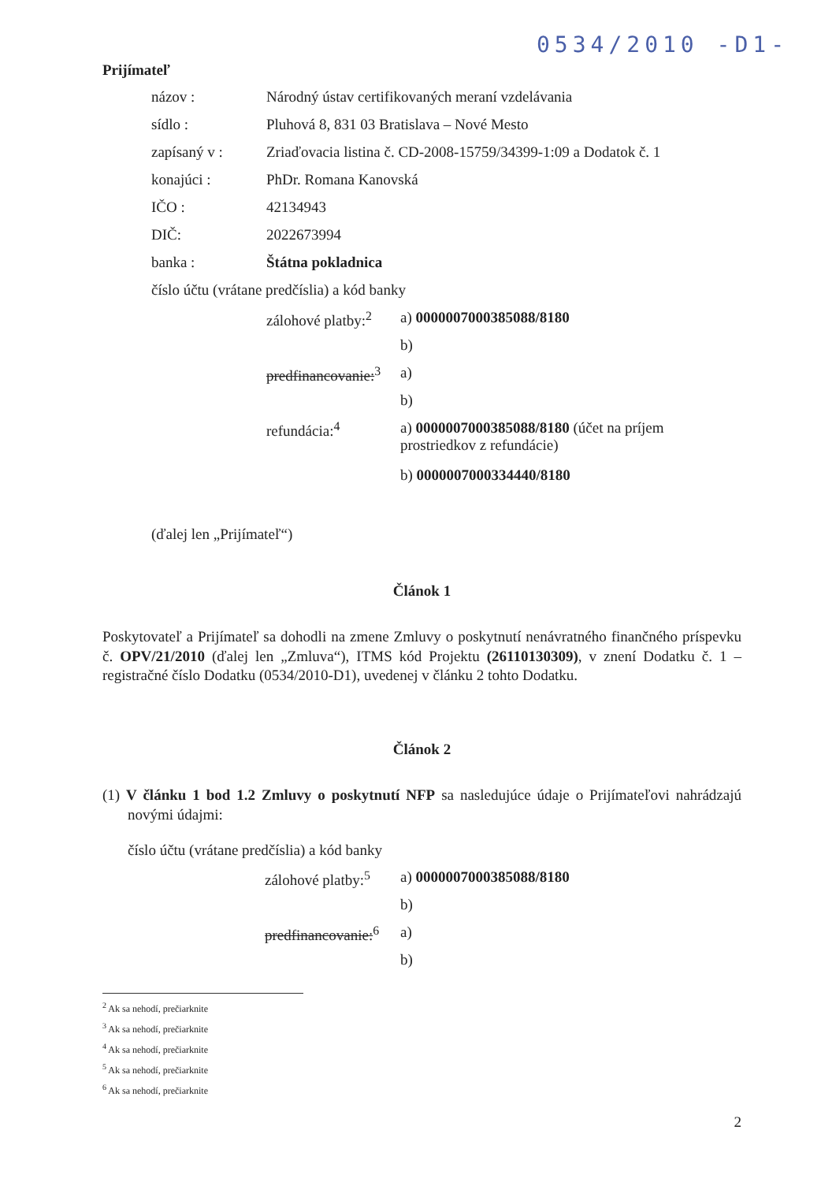0534/2010 -D1-
Prijímateľ
| názov : | Národný ústav certifikovaných meraní vzdelávania |
| sídlo : | Pluhová 8, 831 03 Bratislava – Nové Mesto |
| zapísaný v : | Zriaďovacia listina č. CD-2008-15759/34399-1:09 a Dodatok č. 1 |
| konajúci : | PhDr. Romana Kanovská |
| IČO : | 42134943 |
| DIČ: | 2022673994 |
| banka : | Štátna pokladnica |
| číslo účtu (vrátane predčíslia) a kód banky | |
| zálohové platby:<sup>2</sup> | a) 0000007000385088/8180 |
| | b) |
| predfinancovanie:<sup>3</sup> | a) |
| | b) |
| refundácia:<sup>4</sup> | a) 0000007000385088/8180 (účet na príjem prostriedkov z refundácie) |
| | b) 0000007000334440/8180 |
(ďalej len „Prijímateľ“)
Článok 1
Poskytovateľ a Prijímateľ sa dohodli na zmene Zmluvy o poskytnutí nenávratného finančného príspevku č. OPV/21/2010 (ďalej len „Zmluva“), ITMS kód Projektu (26110130309), v znení Dodatku č. 1 – registračné číslo Dodatku (0534/2010-D1), uvedenej v článku 2 tohto Dodatku.
Článok 2
(1) V článku 1 bod 1.2 Zmluvy o poskytnutí NFP sa nasledujúce údaje o Prijímateľovi nahrádzajú novými údajmi:
číslo účtu (vrátane predčíslia) a kód banky
| zálohové platby:<sup>5</sup> | a) 0000007000385088/8180 |
| | b) |
| predfinancovanie:<sup>6</sup> | a) |
| | b) |
<sup>2</sup> Ak sa nehodí, prečiarknite
<sup>3</sup> Ak sa nehodí, prečiarknite
<sup>4</sup> Ak sa nehodí, prečiarknite
<sup>5</sup> Ak sa nehodí, prečiarknite
<sup>6</sup> Ak sa nehodí, prečiarknite
2